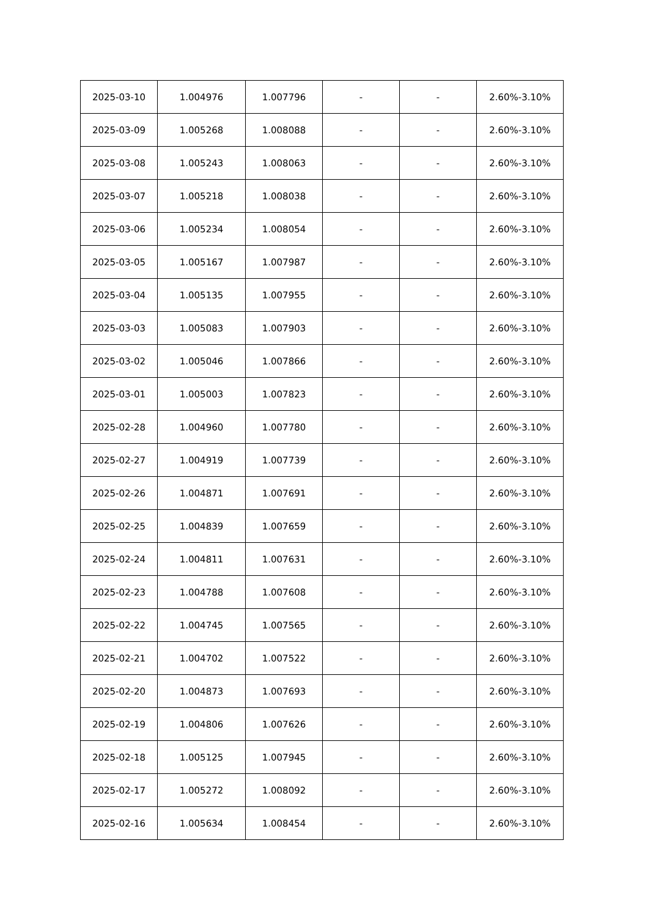| 2025-03-10 | 1.004976 | 1.007796 | - | - | 2.60%-3.10% |
| 2025-03-09 | 1.005268 | 1.008088 | - | - | 2.60%-3.10% |
| 2025-03-08 | 1.005243 | 1.008063 | - | - | 2.60%-3.10% |
| 2025-03-07 | 1.005218 | 1.008038 | - | - | 2.60%-3.10% |
| 2025-03-06 | 1.005234 | 1.008054 | - | - | 2.60%-3.10% |
| 2025-03-05 | 1.005167 | 1.007987 | - | - | 2.60%-3.10% |
| 2025-03-04 | 1.005135 | 1.007955 | - | - | 2.60%-3.10% |
| 2025-03-03 | 1.005083 | 1.007903 | - | - | 2.60%-3.10% |
| 2025-03-02 | 1.005046 | 1.007866 | - | - | 2.60%-3.10% |
| 2025-03-01 | 1.005003 | 1.007823 | - | - | 2.60%-3.10% |
| 2025-02-28 | 1.004960 | 1.007780 | - | - | 2.60%-3.10% |
| 2025-02-27 | 1.004919 | 1.007739 | - | - | 2.60%-3.10% |
| 2025-02-26 | 1.004871 | 1.007691 | - | - | 2.60%-3.10% |
| 2025-02-25 | 1.004839 | 1.007659 | - | - | 2.60%-3.10% |
| 2025-02-24 | 1.004811 | 1.007631 | - | - | 2.60%-3.10% |
| 2025-02-23 | 1.004788 | 1.007608 | - | - | 2.60%-3.10% |
| 2025-02-22 | 1.004745 | 1.007565 | - | - | 2.60%-3.10% |
| 2025-02-21 | 1.004702 | 1.007522 | - | - | 2.60%-3.10% |
| 2025-02-20 | 1.004873 | 1.007693 | - | - | 2.60%-3.10% |
| 2025-02-19 | 1.004806 | 1.007626 | - | - | 2.60%-3.10% |
| 2025-02-18 | 1.005125 | 1.007945 | - | - | 2.60%-3.10% |
| 2025-02-17 | 1.005272 | 1.008092 | - | - | 2.60%-3.10% |
| 2025-02-16 | 1.005634 | 1.008454 | - | - | 2.60%-3.10% |